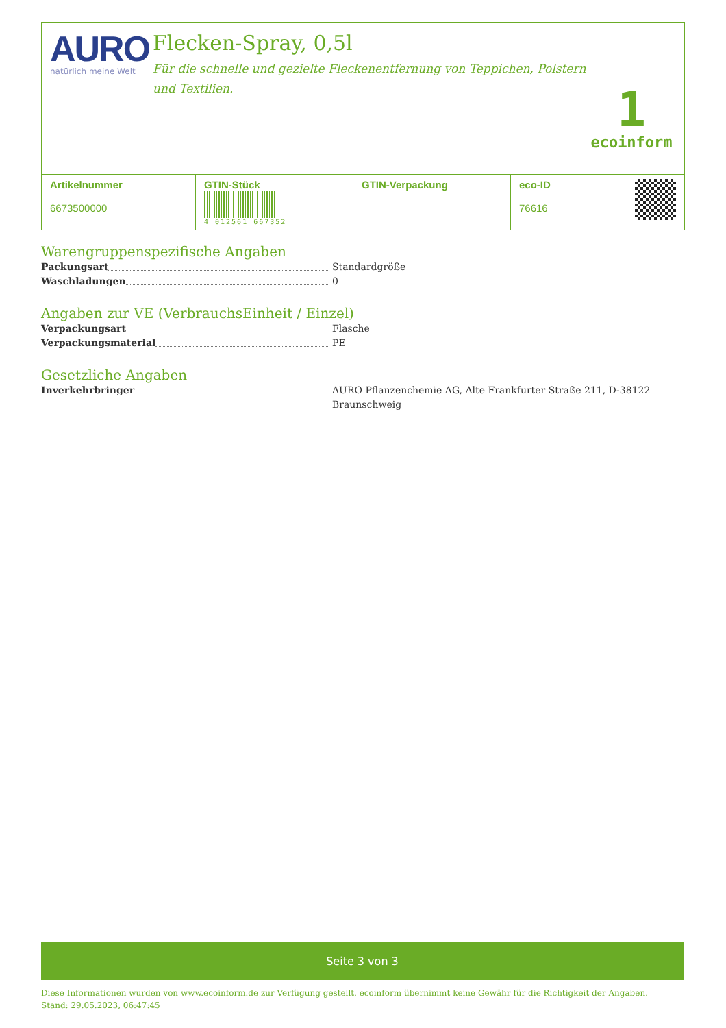AURO
natürlich meine Welt
Flecken-Spray, 0,5l
Für die schnelle und gezielte Fleckenentfernung von Teppichen, Polstern und Textilien.
1
ecoinform
| Artikelnummer 6673500000 | GTIN-Stück 4 012561 667352 | GTIN-Verpackung | eco-ID 76616 |
Warengruppenspezifische Angaben
Packungsart Standardgröße
Waschladungen 0
Angaben zur VE (VerbrauchsEinheit / Einzel)
Verpackungsart Flasche
Verpackungsmaterial PE
Gesetzliche Angaben
Inverkehrbringer AURO Pflanzenchemie AG, Alte Frankfurter Straße 211, D-38122 Braunschweig
Seite 3 von 3
Diese Informationen wurden von www.ecoinform.de zur Verfügung gestellt. ecoinform übernimmt keine Gewähr für die Richtigkeit der Angaben.
Stand: 29.05.2023, 06:47:45